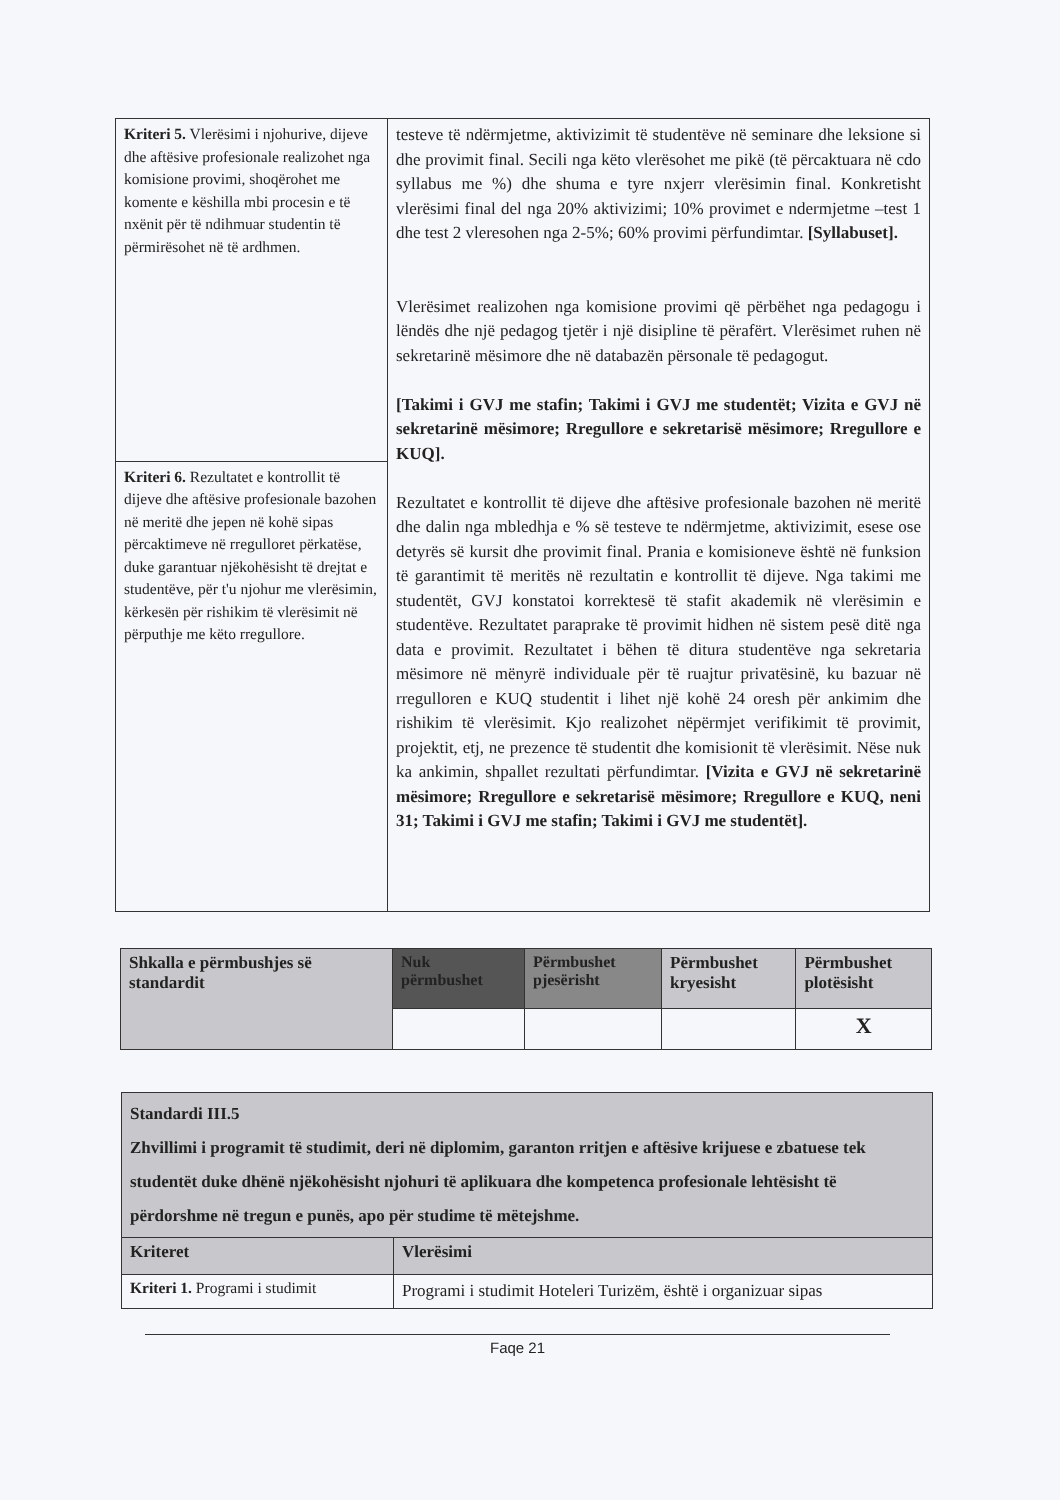| Kriteri 5. Vlerësimi i njohurive, dijeve dhe aftësive profesionale realizohet nga komisione provimi, shoqërohet me komente e këshilla mbi procesin e të nxënit për të ndihmuar studentin të përmirësohet në të ardhmen. | testeve të ndërmjetme, aktivizimit të studentëve në seminare dhe leksione si dhe provimit final. Secili nga këto vlerësohet me pikë (të përcaktuara në cdo syllabus me %) dhe shuma e tyre nxjerr vlerësimin final. Konkretisht vlerësimi final del nga 20% aktivizimi; 10% provimet e ndermjetme –test 1 dhe test 2 vleresohen nga 2-5%; 60% provimi përfundimtar. [Syllabuset]. Vlerësimet realizohen nga komisione provimi që përbëhet nga pedagogu i lëndës dhe një pedagog tjetër i një disipline të përafërt. Vlerësimet ruhen në sekretarinë mësimore dhe në databazën përsonale të pedagogut. [Takimi i GVJ me stafin; Takimi i GVJ me studentët; Vizita e GVJ në sekretarinë mësimore; Rregullore e sekretarisë mësimore; Rregullore e KUQ]. Rezultatet e kontrollit të dijeve dhe aftësive profesionale bazohen në meritë dhe dalin nga mbledhja e % së testeve te ndërmjetme, aktivizimit, esese ose detyrës së kursit dhe provimit final. Prania e komisioneve është në funksion të garantimit të meritës në rezultatin e kontrollit të dijeve. Nga takimi me studentët, GVJ konstatoi korrektesë të stafit akademik në vlerësimin e studentëve. Rezultatet paraprake të provimit hidhen në sistem pesë ditë nga data e provimit. Rezultatet i bëhen të ditura studentëve nga sekretaria mësimore në mënyrë individuale për të ruajtur privatësinë, ku bazuar në rregulloren e KUQ studentit i lihet një kohë 24 oresh për ankimim dhe rishikim të vlerësimit. Kjo realizohet nëpërmjet verifikimit të provimit, projektit, etj, ne prezence të studentit dhe komisionit të vlerësimit. Nëse nuk ka ankimin, shpallet rezultati përfundimtar. [Vizita e GVJ në sekretarinë mësimore; Rregullore e sekretarisë mësimore; Rregullore e KUQ, neni 31; Takimi i GVJ me stafin; Takimi i GVJ me studentët]. |
| Kriteri 6. Rezultatet e kontrollit të dijeve dhe aftësive profesionale bazohen në meritë dhe jepen në kohë sipas përcaktimeve në rregulloret përkatëse, duke garantuar njëkohësisht të drejtat e studentëve, për t'u njohur me vlerësimin, kërkesën për rishikim të vlerësimit në përputhje me këto rregullore. | |
| Shkalla e përmbushjes së standardit | Nuk përmbushet | Përmbushet pjesërisht | Përmbushet kryesisht | Përmbushet plotësisht |
| | | | | X |
| Standardi III.5 Zhvillimi i programit të studimit, deri në diplomim, garanton rritjen e aftësive krijuese e zbatuese tek studentët duke dhënë njëkohësisht njohuri të aplikuara dhe kompetenca profesionale lehtësisht të përdorshme në tregun e punës, apo për studime të mëtejshme. | |
| Kriteret | Vlerësimi |
| Kriteri 1. Programi i studimit | Programi i studimit Hoteleri Turizëm, është i organizuar sipas |
Faqe 21